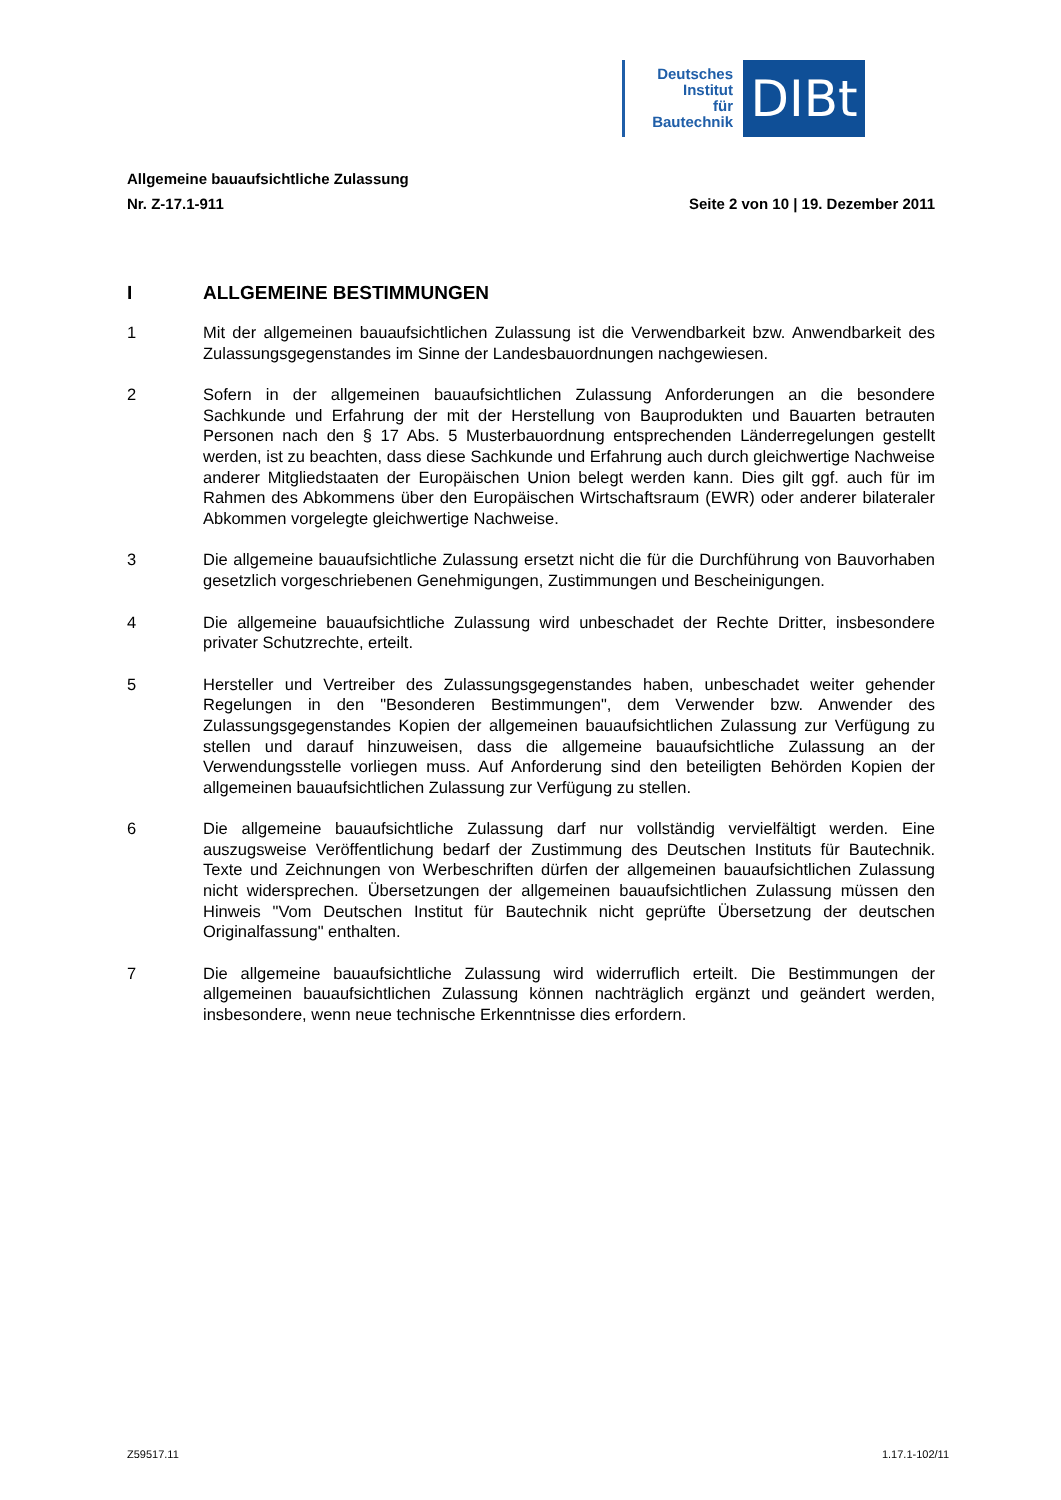Deutsches
Institut
für
Bautechnik
DIBt
Allgemeine bauaufsichtliche Zulassung
Nr. Z-17.1-911 Seite 2 von 10 | 19. Dezember 2011
I ALLGEMEINE BESTIMMUNGEN
1 Mit der allgemeinen bauaufsichtlichen Zulassung ist die Verwendbarkeit bzw. Anwendbarkeit des Zulassungsgegenstandes im Sinne der Landesbauordnungen nachgewiesen.
2 Sofern in der allgemeinen bauaufsichtlichen Zulassung Anforderungen an die besondere Sachkunde und Erfahrung der mit der Herstellung von Bauprodukten und Bauarten betrauten Personen nach den § 17 Abs. 5 Musterbauordnung entsprechenden Länderregelungen gestellt werden, ist zu beachten, dass diese Sachkunde und Erfahrung auch durch gleichwertige Nachweise anderer Mitgliedstaaten der Europäischen Union belegt werden kann. Dies gilt ggf. auch für im Rahmen des Abkommens über den Europäischen Wirtschaftsraum (EWR) oder anderer bilateraler Abkommen vorgelegte gleichwertige Nachweise.
3 Die allgemeine bauaufsichtliche Zulassung ersetzt nicht die für die Durchführung von Bauvorhaben gesetzlich vorgeschriebenen Genehmigungen, Zustimmungen und Bescheinigungen.
4 Die allgemeine bauaufsichtliche Zulassung wird unbeschadet der Rechte Dritter, insbesondere privater Schutzrechte, erteilt.
5 Hersteller und Vertreiber des Zulassungsgegenstandes haben, unbeschadet weiter gehender Regelungen in den "Besonderen Bestimmungen", dem Verwender bzw. Anwender des Zulassungsgegenstandes Kopien der allgemeinen bauaufsichtlichen Zulassung zur Verfügung zu stellen und darauf hinzuweisen, dass die allgemeine bauaufsichtliche Zulassung an der Verwendungsstelle vorliegen muss. Auf Anforderung sind den beteiligten Behörden Kopien der allgemeinen bauaufsichtlichen Zulassung zur Verfügung zu stellen.
6 Die allgemeine bauaufsichtliche Zulassung darf nur vollständig vervielfältigt werden. Eine auszugsweise Veröffentlichung bedarf der Zustimmung des Deutschen Instituts für Bautechnik. Texte und Zeichnungen von Werbeschriften dürfen der allgemeinen bauaufsichtlichen Zulassung nicht widersprechen. Übersetzungen der allgemeinen bauaufsichtlichen Zulassung müssen den Hinweis "Vom Deutschen Institut für Bautechnik nicht geprüfte Übersetzung der deutschen Originalfassung" enthalten.
7 Die allgemeine bauaufsichtliche Zulassung wird widerruflich erteilt. Die Bestimmungen der allgemeinen bauaufsichtlichen Zulassung können nachträglich ergänzt und geändert werden, insbesondere, wenn neue technische Erkenntnisse dies erfordern.
Z59517.11 1.17.1-102/11